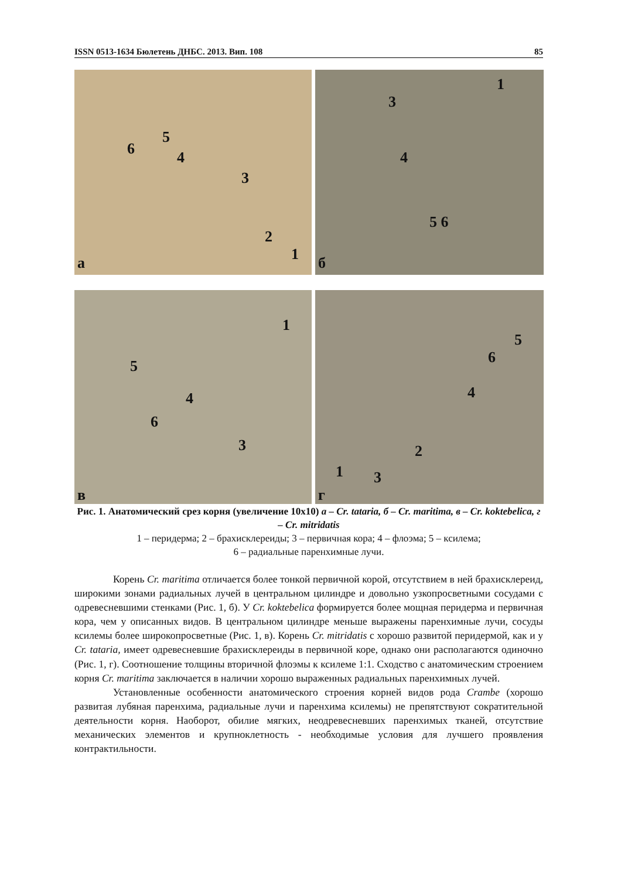ISSN 0513-1634 Бюлетень ДНБС. 2013. Вип. 108 85
6
5
4
3
2
1 а
1
3
4
5 6
б
1
5
4
6
3
в
5
6
4
2
1 3
г
Рис. 1. Анатомический срез корня (увеличение 10х10) а – Cr. tataria, б – Cr. maritima, в – Cr. koktebelica, г – Cr. mitridatis
1 – перидерма; 2 – брахисклереиды; 3 – первичная кора; 4 – флоэма; 5 – ксилема;
6 – радиальные паренхимные лучи.
Корень Cr. maritima отличается более тонкой первичной корой, отсутствием в ней брахисклереид, широкими зонами радиальных лучей в центральном цилиндре и довольно узкопросветными сосудами с одревесневшими стенками (Рис. 1, б). У Cr. koktebelica формируется более мощная перидерма и первичная кора, чем у описанных видов. В центральном цилиндре меньше выражены паренхимные лучи, сосуды ксилемы более широкопросветные (Рис. 1, в). Корень Cr. mitridatis с хорошо развитой перидермой, как и у Cr. tataria, имеет одревесневшие брахисклереиды в первичной коре, однако они располагаются одиночно (Рис. 1, г). Соотношение толщины вторичной флоэмы к ксилеме 1:1. Сходство с анатомическим строением корня Cr. maritima заключается в наличии хорошо выраженных радиальных паренхимных лучей.
Установленные особенности анатомического строения корней видов рода Crambe (хорошо развитая лубяная паренхима, радиальные лучи и паренхима ксилемы) не препятствуют сократительной деятельности корня. Наоборот, обилие мягких, неодревесневших паренхимых тканей, отсутствие механических элементов и крупноклетность - необходимые условия для лучшего проявления контрактильности.